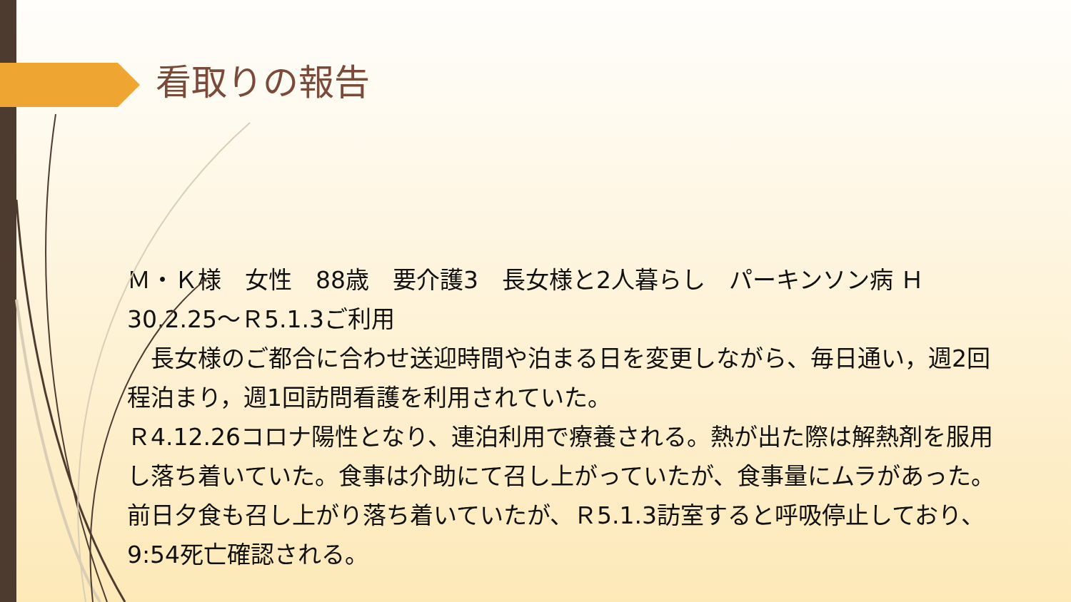看取りの報告
Ｍ・Ｋ様　女性　88歳　要介護3　長女様と2人暮らし　パーキンソン病 Ｈ30.2.25～Ｒ5.1.3ご利用
　長女様のご都合に合わせ送迎時間や泊まる日を変更しながら、毎日通い，週2回程泊まり，週1回訪問看護を利用されていた。
Ｒ4.12.26コロナ陽性となり、連泊利用で療養される。熱が出た際は解熱剤を服用し落ち着いていた。食事は介助にて召し上がっていたが、食事量にムラがあった。前日夕食も召し上がり落ち着いていたが、Ｒ5.1.3訪室すると呼吸停止しており、9:54死亡確認される。